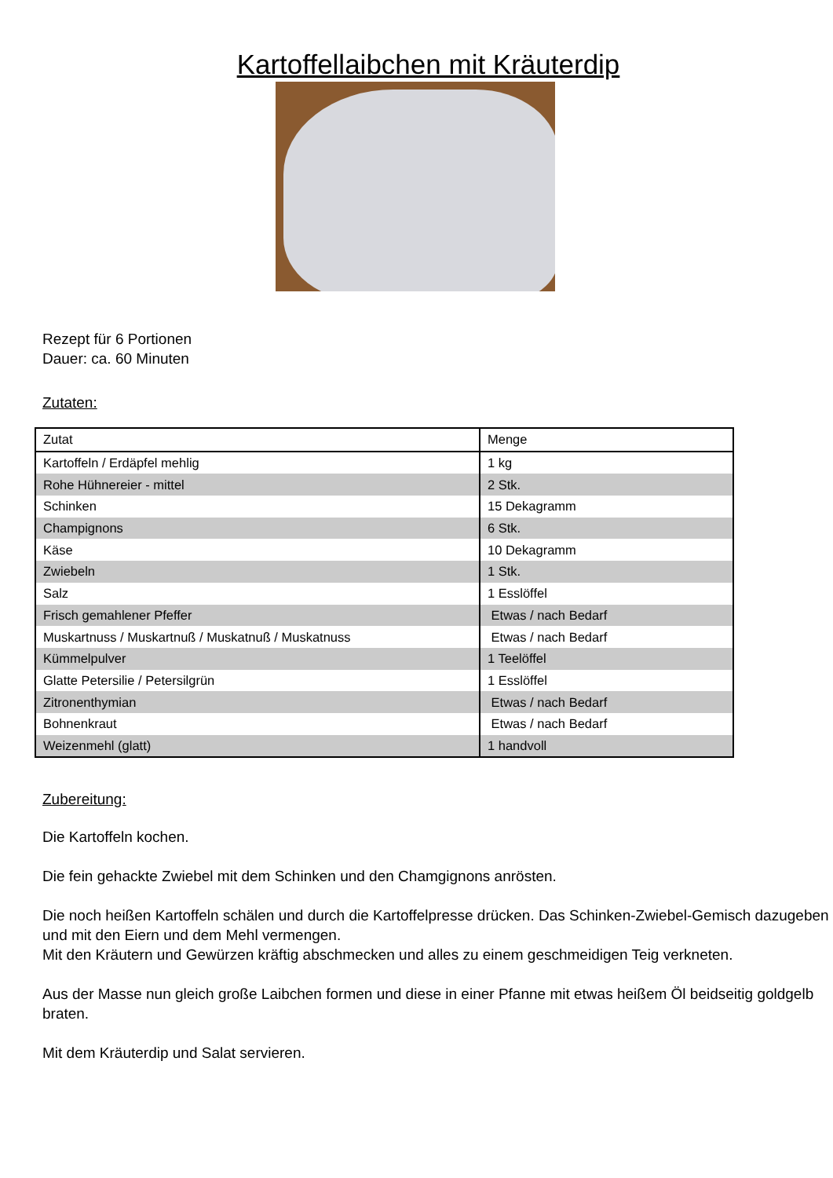Kartoffellaibchen mit Kräuterdip
Rezept für 6 Portionen
Dauer: ca. 60 Minuten
Zutaten:
| Zutat | Menge |
| --- | --- |
| Kartoffeln / Erdäpfel mehlig | 1 kg |
| Rohe Hühnereier - mittel | 2 Stk. |
| Schinken | 15 Dekagramm |
| Champignons | 6 Stk. |
| Käse | 10 Dekagramm |
| Zwiebeln | 1 Stk. |
| Salz | 1 Esslöffel |
| Frisch gemahlener Pfeffer | Etwas / nach Bedarf |
| Muskartnuss / Muskartnuß / Muskatnuß / Muskatnuss | Etwas / nach Bedarf |
| Kümmelpulver | 1 Teelöffel |
| Glatte Petersilie / Petersilgrün | 1 Esslöffel |
| Zitronenthymian | Etwas / nach Bedarf |
| Bohnenkraut | Etwas / nach Bedarf |
| Weizenmehl (glatt) | 1 handvoll |
Zubereitung:
Die Kartoffeln kochen.
Die fein gehackte Zwiebel mit dem Schinken und den Chamgignons anrösten.
Die noch heißen Kartoffeln schälen und durch die Kartoffelpresse drücken. Das Schinken-Zwiebel-Gemisch dazugeben und mit den Eiern und dem Mehl vermengen.
Mit den Kräutern und Gewürzen kräftig abschmecken und alles zu einem geschmeidigen Teig verkneten.
Aus der Masse nun gleich große Laibchen formen und diese in einer Pfanne mit etwas heißem Öl beidseitig goldgelb braten.
Mit dem Kräuterdip und Salat servieren.